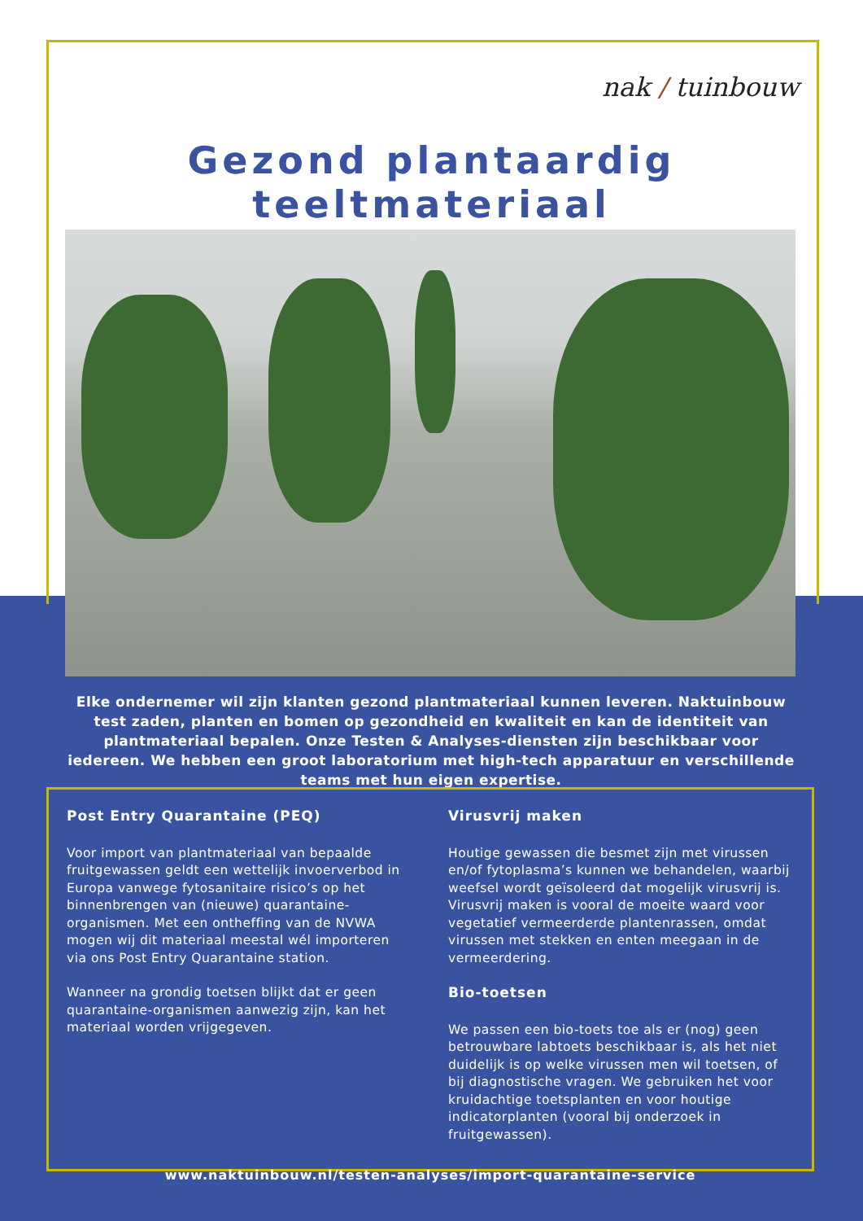nak / tuinbouw
Gezond plantaardig teeltmateriaal
Elke ondernemer wil zijn klanten gezond plantmateriaal kunnen leveren. Naktuinbouw test zaden, planten en bomen op gezondheid en kwaliteit en kan de identiteit van plantmateriaal bepalen. Onze Testen & Analyses-diensten zijn beschikbaar voor iedereen. We hebben een groot laboratorium met high-tech apparatuur en verschillende teams met hun eigen expertise.
Post Entry Quarantaine (PEQ)
Voor import van plantmateriaal van bepaalde fruitgewassen geldt een wettelijk invoerverbod in Europa vanwege fytosanitaire risico’s op het binnenbrengen van (nieuwe) quarantaine-organismen. Met een ontheffing van de NVWA mogen wij dit materiaal meestal wél importeren via ons Post Entry Quarantaine station.
Wanneer na grondig toetsen blijkt dat er geen quarantaine-organismen aanwezig zijn, kan het materiaal worden vrijgegeven.
Virusvrij maken
Houtige gewassen die besmet zijn met virussen en/of fytoplasma’s kunnen we behandelen, waarbij weefsel wordt geïsoleerd dat mogelijk virusvrij is. Virusvrij maken is vooral de moeite waard voor vegetatief vermeerderde plantenrassen, omdat virussen met stekken en enten meegaan in de vermeerdering.
Bio-toetsen
We passen een bio-toets toe als er (nog) geen betrouwbare labtoets beschikbaar is, als het niet duidelijk is op welke virussen men wil toetsen, of bij diagnostische vragen. We gebruiken het voor kruidachtige toetsplanten en voor houtige indicatorplanten (vooral bij onderzoek in fruitgewassen).
www.naktuinbouw.nl/testen-analyses/import-quarantaine-service